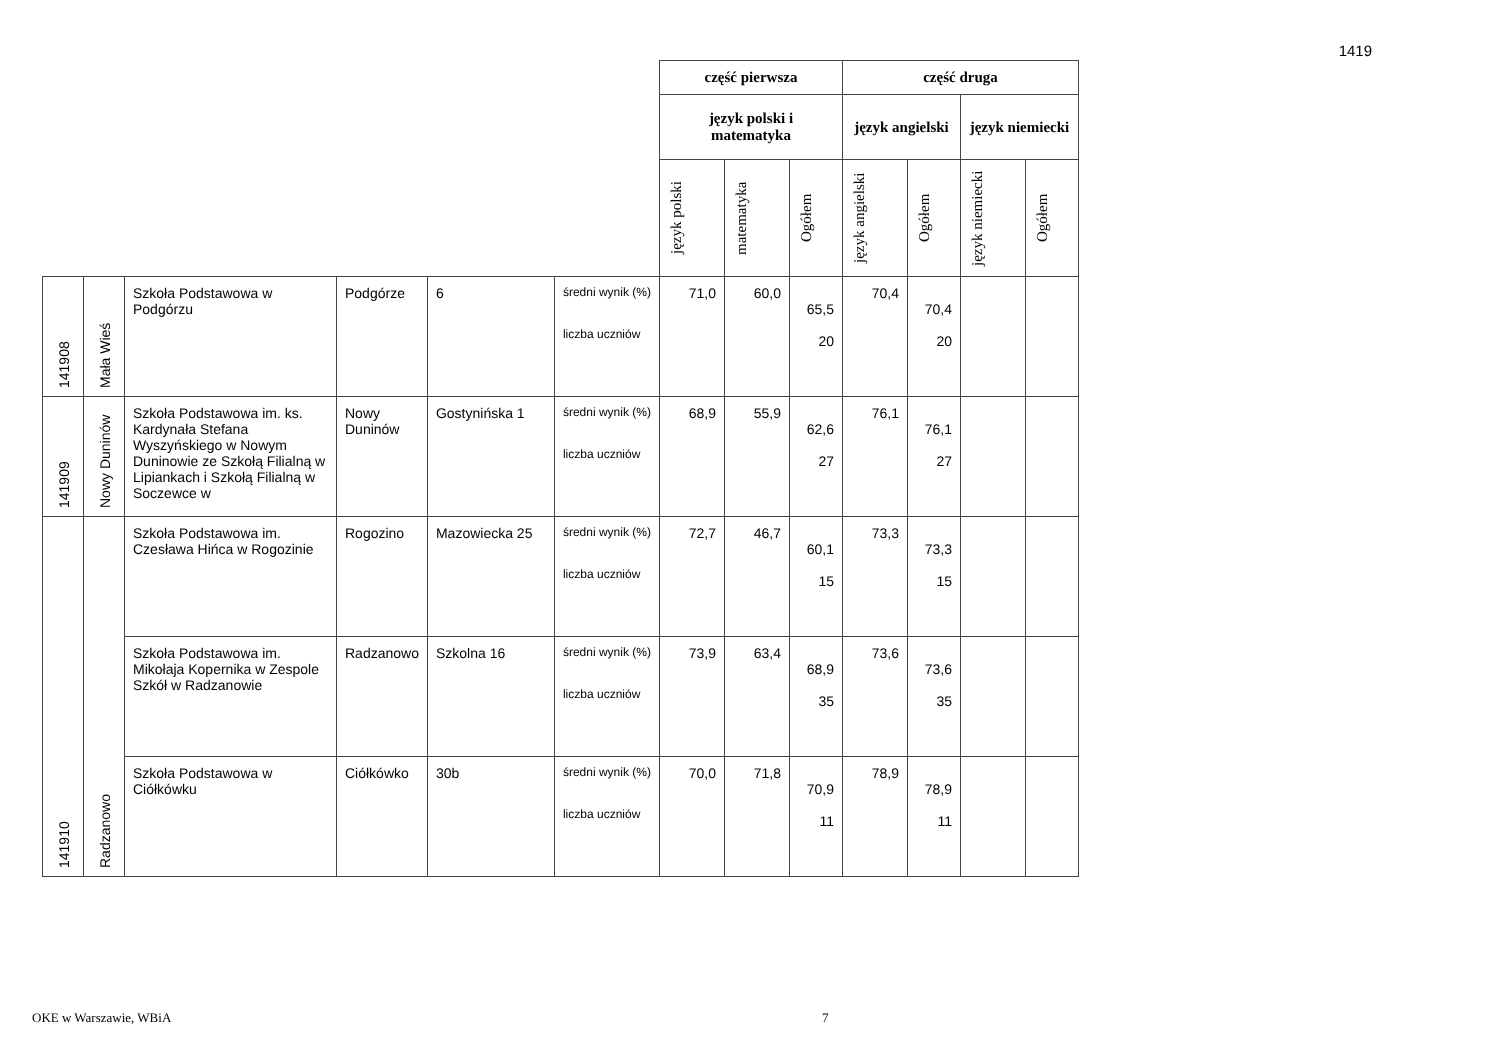1419
| | | | | | | część pierwsza | | | część druga | | | |
| | | | | | | język polski i matematyka | | | język angielski | | język niemiecki | |
| | | | | | | język polski | matematyka | Ogółem | język angielski | Ogółem | język niemiecki | Ogółem |
| 141908 | Mała Wieś | Szkoła Podstawowa w Podgórzu | Podgórze | 6 | średni wynik (%) liczba uczniów | 71,0 | 60,0 | 65,5 20 | 70,4 | 70,4 20 | | |
| 141909 | Nowy Duninów | Szkoła Podstawowa im. ks. Kardynała Stefana Wyszyńskiego w Nowym Duninowie ze Szkołą Filialną w Lipiankach i Szkołą Filialną w Soczewce w | Nowy Duninów | Gostynińska 1 | średni wynik (%) liczba uczniów | 68,9 | 55,9 | 62,6 27 | 76,1 | 76,1 27 | | |
| 141910 | Radzanowo | Szkoła Podstawowa im. Czesława Hińca w Rogozinie | Rogozino | Mazowiecka 25 | średni wynik (%) liczba uczniów | 72,7 | 46,7 | 60,1 15 | 73,3 | 73,3 15 | | |
| | | Szkoła Podstawowa im. Mikołaja Kopernika w Zespole Szkół w Radzanowie | Radzanowo | Szkolna 16 | średni wynik (%) liczba uczniów | 73,9 | 63,4 | 68,9 35 | 73,6 | 73,6 35 | | |
| | | Szkoła Podstawowa w Ciółkówku | Ciółkówko | 30b | średni wynik (%) liczba uczniów | 70,0 | 71,8 | 70,9 11 | 78,9 | 78,9 11 | | |
OKE w Warszawie, WBiA 7